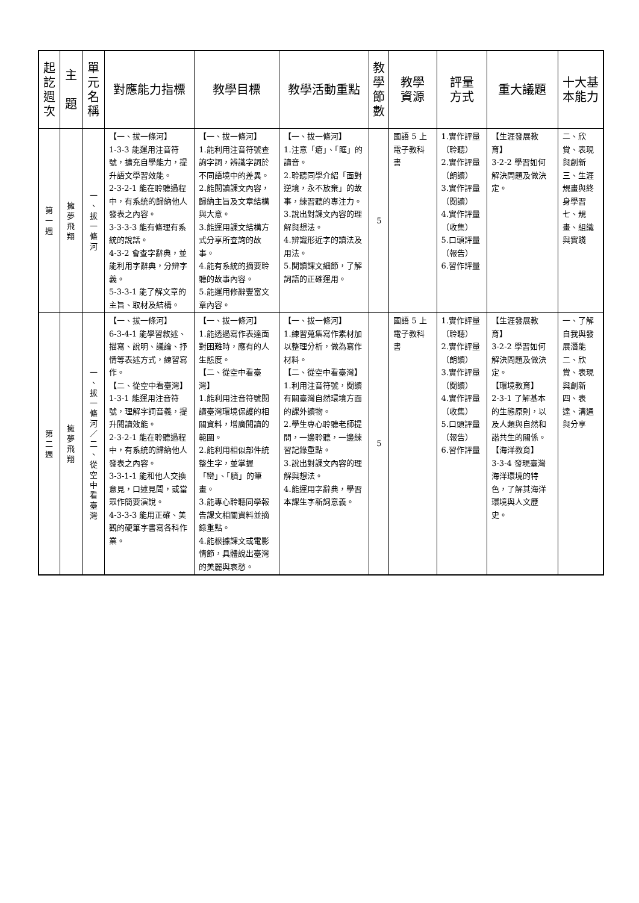| 起 訖 週 次 | 主 題 | 單 元 名 稱 | 對應能力指標 | 教學目標 | 教學活動重點 | 教 學 節 數 | 教學 資源 | 評量 方式 | 重大議題 | 十大基本能力 |
| --- | --- | --- | --- | --- | --- | --- | --- | --- | --- | --- |
| 第 一 週 | 擁 夢 飛 翔 | 一 、 拔 一 條 河 | 【一、拔一條河】 1-3-3 能運用注音符號，擴充自學能力，提升語文學習效能。 2-3-2-1 能在聆聽過程中，有系統的歸納他人發表之內容。 3-3-3-3 能有條理有系統的說話。 4-3-2 會查字辭典，並能利用字辭典，分辨字義。 5-3-3-1 能了解文章的主旨、取材及結構。 | 【一、拔一條河】 1.能利用注音符號查詢字詞，辨識字詞於不同語境中的差異。 2.能閱讀課文內容，歸納主旨及文章結構與大意。 3.能運用課文結構方式分享所查詢的故事。 4.能有系統的摘要聆聽的故事內容。 5.能運用修辭豐富文章內容。 | 【一、拔一條河】 1.注意「瘡」、「眶」的讀音。 2.聆聽同學介紹「面對逆境，永不放棄」的故事，練習聽的專注力。 3.說出對課文內容的理解與想法。 4.辨識形近字的讀法及用法。 5.閱讀課文細節，了解詞語的正確運用。 | 5 | 國語 5 上電子教科書 | 1.實作評量（聆聽） 2.實作評量（朗讀） 3.實作評量（閱讀） 4.實作評量（收集） 5.口頭評量（報告） 6.習作評量 | 【生涯發展教育】 3-2-2 學習如何解決問題及做決定。 | 二、欣賞、表現與創新 三、生涯規畫與終身學習 七、規畫、組織與實踐 |
| 第 二 週 | 擁 夢 飛 翔 | 一 、 拔 一 條 河 ／ 二 、 從 空 中 看 臺 灣 | 【一、拔一條河】 6-3-4-1 能學習敘述、描寫、說明、議論、抒情等表述方式，練習寫作。 【二、從空中看臺灣】 1-3-1 能運用注音符號，理解字詞音義，提升閱讀效能。 2-3-2-1 能在聆聽過程中，有系統的歸納他人發表之內容。 3-3-1-1 能和他人交換意見，口述見聞，或當眾作簡要演說。 4-3-3-3 能用正確、美觀的硬筆字書寫各科作業。 | 【一、拔一條河】 1.能透過寫作表達面對困難時，應有的人生態度。 【二、從空中看臺灣】 1.能利用注音符號閱讀臺灣環境保護的相關資料，增廣閱讀的範圍。 2.能利用相似部件統整生字，並掌握「巒」、「臍」的筆畫。 3.能專心聆聽同學報告課文相關資料並摘錄重點。 4.能根據課文或電影情節，具體說出臺灣的美麗與哀愁。 | 【一、拔一條河】 1.練習蒐集寫作素材加以整理分析，做為寫作材料。 【二、從空中看臺灣】 1.利用注音符號，閱讀有關臺灣自然環境方面的課外讀物。 2.學生專心聆聽老師提問，一邊聆聽，一邊練習記錄重點。 3.說出對課文內容的理解與想法。 4.能運用字辭典，學習本課生字新詞意義。 | 5 | 國語 5 上電子教科書 | 1.實作評量（聆聽） 2.實作評量（朗讀） 3.實作評量（閱讀） 4.實作評量（收集） 5.口頭評量（報告） 6.習作評量 | 【生涯發展教育】 3-2-2 學習如何解決問題及做決定。 【環境教育】 2-3-1 了解基本的生態原則，以及人類與自然和諧共生的關係。 【海洋教育】 3-3-4 發現臺灣海洋環境的特色，了解其海洋環境與人文歷史。 | 一、了解自我與發展潛能 二、欣賞、表現與創新 四、表達、溝通與分享 |